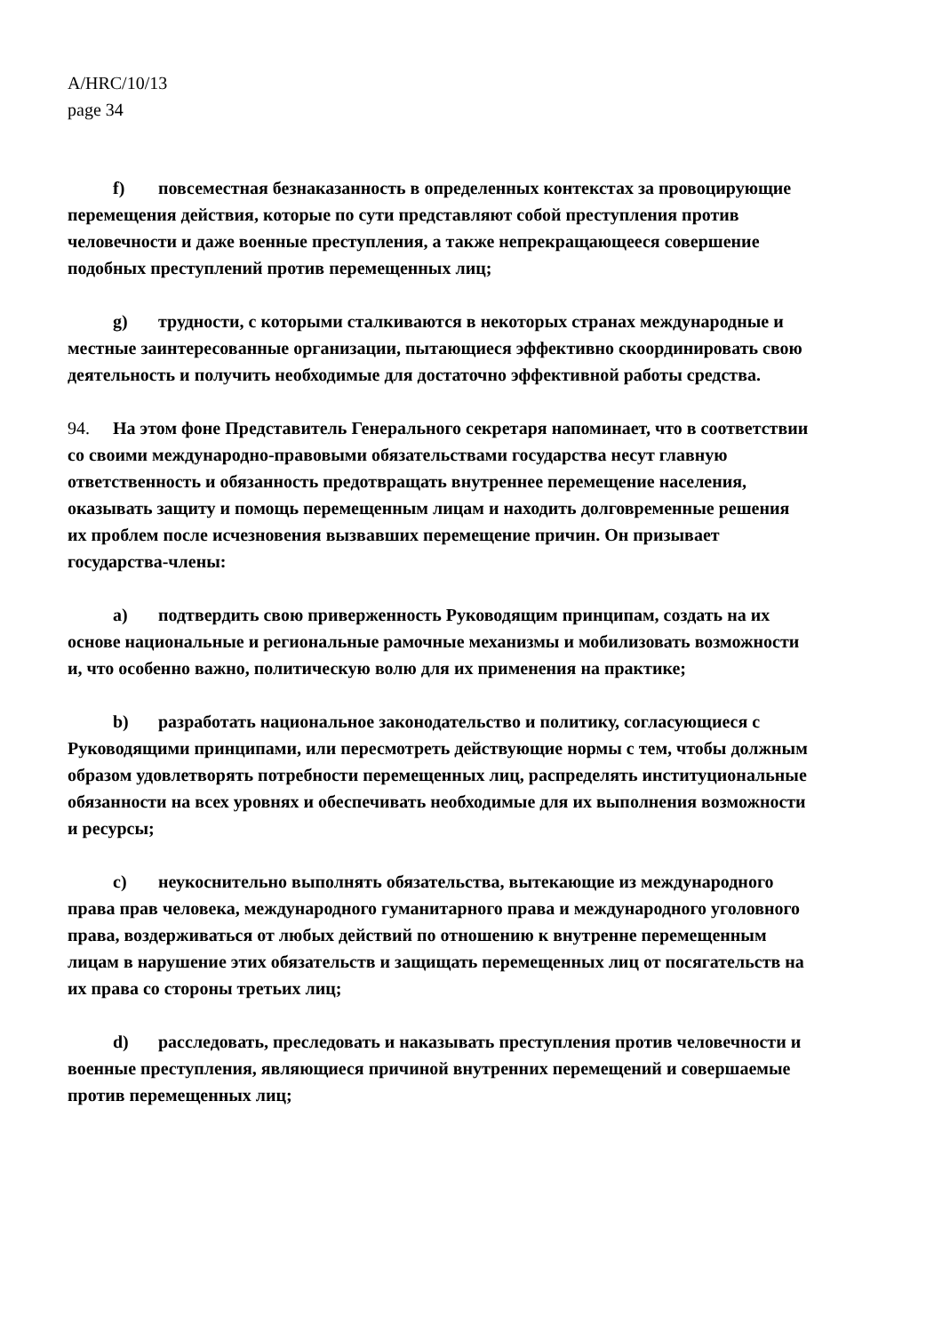A/HRC/10/13
page 34
f) повсеместная безнаказанность в определенных контекстах за провоцирующие перемещения действия, которые по сути представляют собой преступления против человечности и даже военные преступления, а также непрекращающееся совершение подобных преступлений против перемещенных лиц;
g) трудности, с которыми сталкиваются в некоторых странах международные и местные заинтересованные организации, пытающиеся эффективно скоординировать свою деятельность и получить необходимые для достаточно эффективной работы средства.
94. На этом фоне Представитель Генерального секретаря напоминает, что в соответствии со своими международно-правовыми обязательствами государства несут главную ответственность и обязанность предотвращать внутреннее перемещение населения, оказывать защиту и помощь перемещенным лицам и находить долговременные решения их проблем после исчезновения вызвавших перемещение причин. Он призывает государства-члены:
a) подтвердить свою приверженность Руководящим принципам, создать на их основе национальные и региональные рамочные механизмы и мобилизовать возможности и, что особенно важно, политическую волю для их применения на практике;
b) разработать национальное законодательство и политику, согласующиеся с Руководящими принципами, или пересмотреть действующие нормы с тем, чтобы должным образом удовлетворять потребности перемещенных лиц, распределять институциональные обязанности на всех уровнях и обеспечивать необходимые для их выполнения возможности и ресурсы;
c) неукоснительно выполнять обязательства, вытекающие из международного права прав человека, международного гуманитарного права и международного уголовного права, воздерживаться от любых действий по отношению к внутренне перемещенным лицам в нарушение этих обязательств и защищать перемещенных лиц от посягательств на их права со стороны третьих лиц;
d) расследовать, преследовать и наказывать преступления против человечности и военные преступления, являющиеся причиной внутренних перемещений и совершаемые против перемещенных лиц;